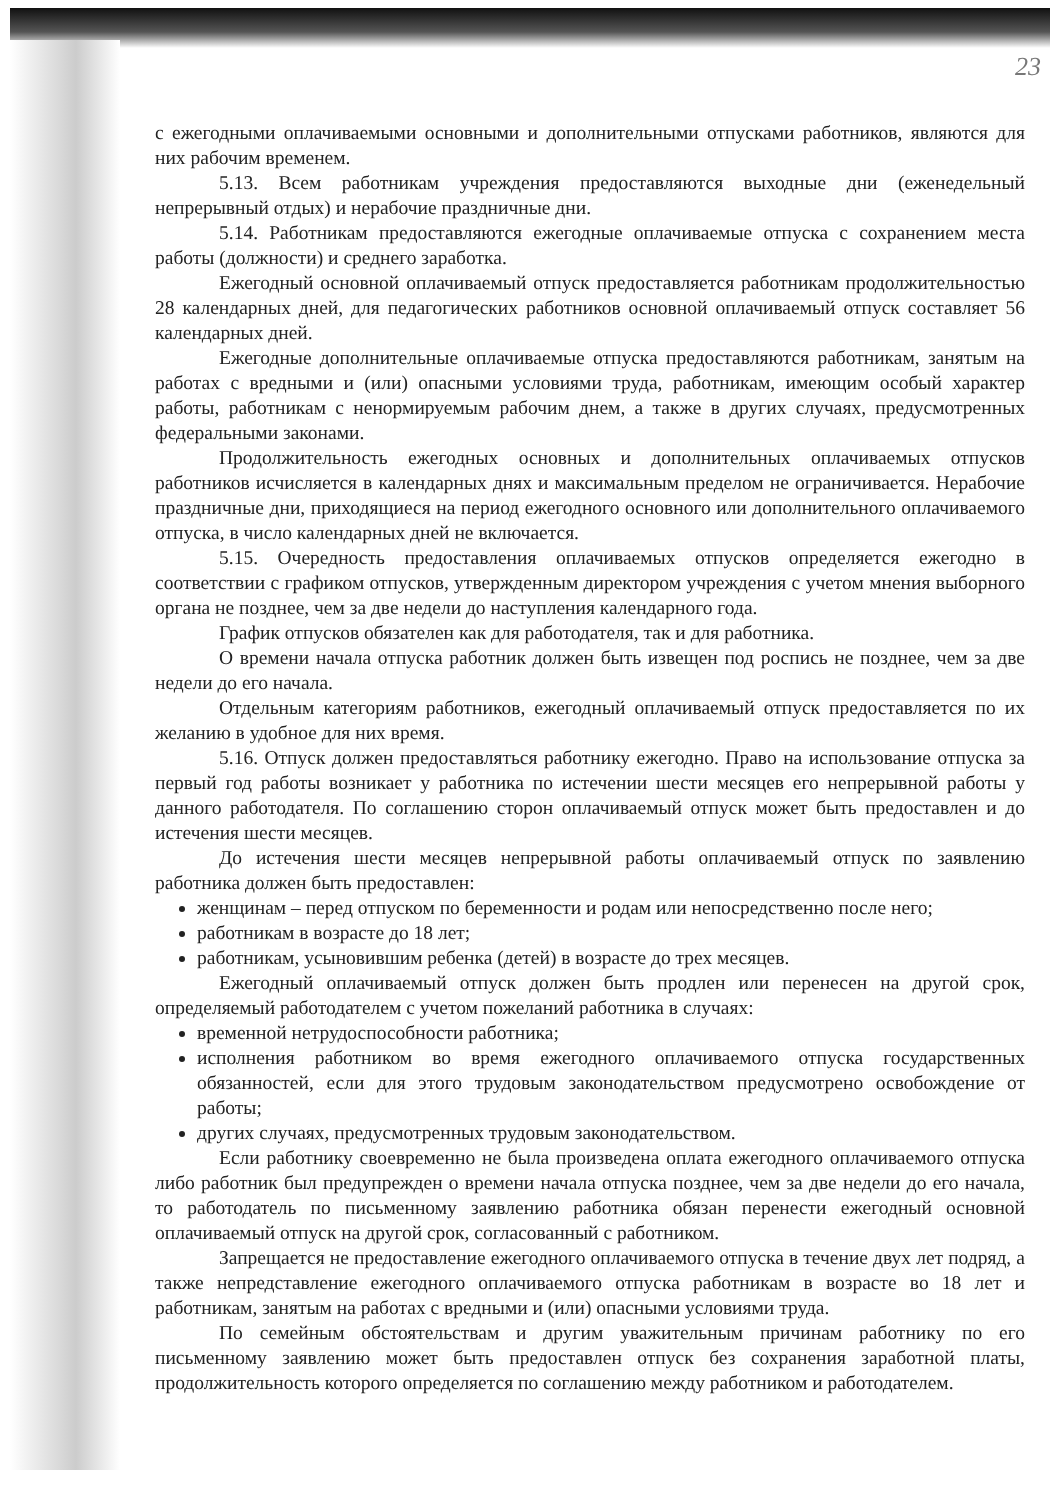23
с ежегодными оплачиваемыми основными и дополнительными отпусками работников, являются для них рабочим временем.
5.13. Всем работникам учреждения предоставляются выходные дни (еженедельный непрерывный отдых) и нерабочие праздничные дни.
5.14. Работникам предоставляются ежегодные оплачиваемые отпуска с сохранением места работы (должности) и среднего заработка.
Ежегодный основной оплачиваемый отпуск предоставляется работникам продолжительностью 28 календарных дней, для педагогических работников основной оплачиваемый отпуск составляет 56 календарных дней.
Ежегодные дополнительные оплачиваемые отпуска предоставляются работникам, занятым на работах с вредными и (или) опасными условиями труда, работникам, имеющим особый характер работы, работникам с ненормируемым рабочим днем, а также в других случаях, предусмотренных федеральными законами.
Продолжительность ежегодных основных и дополнительных оплачиваемых отпусков работников исчисляется в календарных днях и максимальным пределом не ограничивается. Нерабочие праздничные дни, приходящиеся на период ежегодного основного или дополнительного оплачиваемого отпуска, в число календарных дней не включается.
5.15. Очередность предоставления оплачиваемых отпусков определяется ежегодно в соответствии с графиком отпусков, утвержденным директором учреждения с учетом мнения выборного органа не позднее, чем за две недели до наступления календарного года.
График отпусков обязателен как для работодателя, так и для работника.
О времени начала отпуска работник должен быть извещен под роспись не позднее, чем за две недели до его начала.
Отдельным категориям работников, ежегодный оплачиваемый отпуск предоставляется по их желанию в удобное для них время.
5.16. Отпуск должен предоставляться работнику ежегодно. Право на использование отпуска за первый год работы возникает у работника по истечении шести месяцев его непрерывной работы у данного работодателя. По соглашению сторон оплачиваемый отпуск может быть предоставлен и до истечения шести месяцев.
До истечения шести месяцев непрерывной работы оплачиваемый отпуск по заявлению работника должен быть предоставлен:
женщинам – перед отпуском по беременности и родам или непосредственно после него;
работникам в возрасте до 18 лет;
работникам, усыновившим ребенка (детей) в возрасте до трех месяцев.
Ежегодный оплачиваемый отпуск должен быть продлен или перенесен на другой срок, определяемый работодателем с учетом пожеланий работника в случаях:
временной нетрудоспособности работника;
исполнения работником во время ежегодного оплачиваемого отпуска государственных обязанностей, если для этого трудовым законодательством предусмотрено освобождение от работы;
других случаях, предусмотренных трудовым законодательством.
Если работнику своевременно не была произведена оплата ежегодного оплачиваемого отпуска либо работник был предупрежден о времени начала отпуска позднее, чем за две недели до его начала, то работодатель по письменному заявлению работника обязан перенести ежегодный основной оплачиваемый отпуск на другой срок, согласованный с работником.
Запрещается не предоставление ежегодного оплачиваемого отпуска в течение двух лет подряд, а также непредставление ежегодного оплачиваемого отпуска работникам в возрасте во 18 лет и работникам, занятым на работах с вредными и (или) опасными условиями труда.
По семейным обстоятельствам и другим уважительным причинам работнику по его письменному заявлению может быть предоставлен отпуск без сохранения заработной платы, продолжительность которого определяется по соглашению между работником и работодателем.